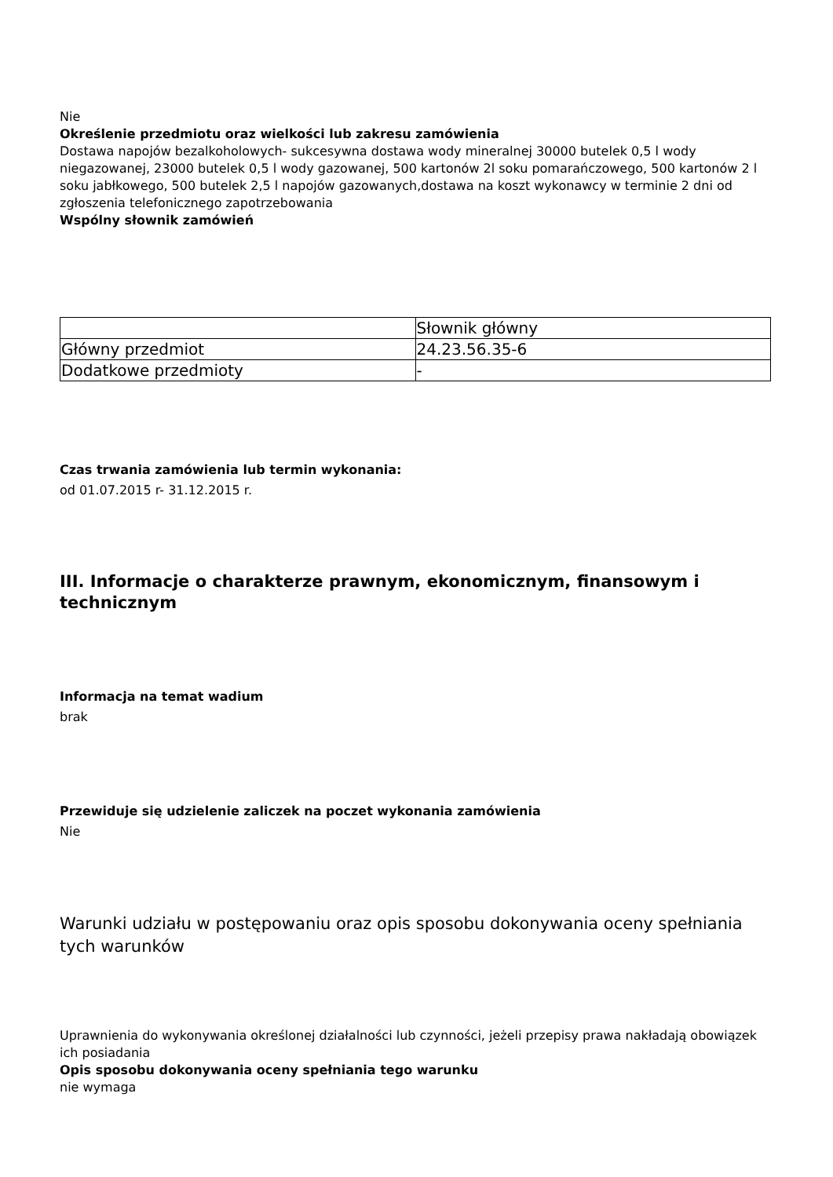Nie
Określenie przedmiotu oraz wielkości lub zakresu zamówienia
Dostawa napojów bezalkoholowych- sukcesywna dostawa wody mineralnej 30000 butelek 0,5 l wody niegazowanej, 23000 butelek 0,5 l wody gazowanej, 500 kartonów 2l soku pomarańczowego, 500 kartonów 2 l soku jabłkowego, 500 butelek 2,5 l napojów gazowanych,dostawa na koszt wykonawcy w terminie 2 dni od zgłoszenia telefonicznego zapotrzebowania
Wspólny słownik zamówień
| | Słownik główny |
| Główny przedmiot | 24.23.56.35-6 |
| Dodatkowe przedmioty | - |
Czas trwania zamówienia lub termin wykonania:
od 01.07.2015 r- 31.12.2015 r.
III. Informacje o charakterze prawnym, ekonomicznym, finansowym i technicznym
Informacja na temat wadium
brak
Przewiduje się udzielenie zaliczek na poczet wykonania zamówienia
Nie
Warunki udziału w postępowaniu oraz opis sposobu dokonywania oceny spełniania tych warunków
Uprawnienia do wykonywania określonej działalności lub czynności, jeżeli przepisy prawa nakładają obowiązek ich posiadania
Opis sposobu dokonywania oceny spełniania tego warunku
nie wymaga